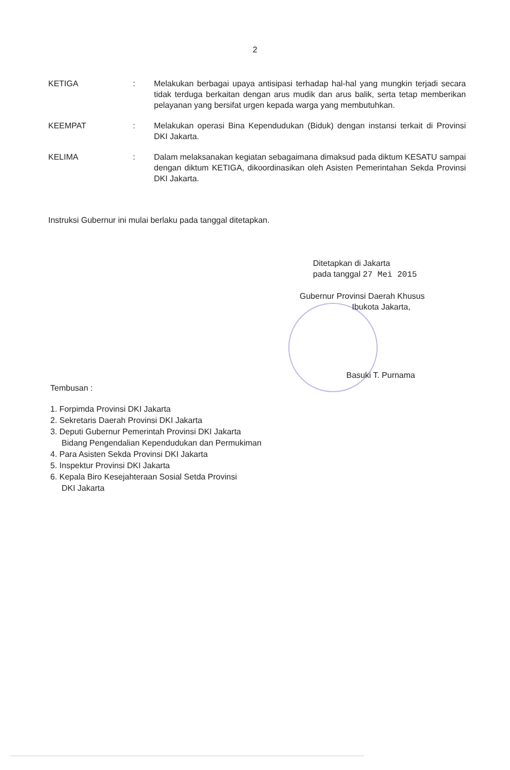2
KETIGA : Melakukan berbagai upaya antisipasi terhadap hal-hal yang mungkin terjadi secara tidak terduga berkaitan dengan arus mudik dan arus balik, serta tetap memberikan pelayanan yang bersifat urgen kepada warga yang membutuhkan.
KEEMPAT : Melakukan operasi Bina Kependudukan (Biduk) dengan instansi terkait di Provinsi DKI Jakarta.
KELIMA : Dalam melaksanakan kegiatan sebagaimana dimaksud pada diktum KESATU sampai dengan diktum KETIGA, dikoordinasikan oleh Asisten Pemerintahan Sekda Provinsi DKI Jakarta.
Instruksi Gubernur ini mulai berlaku pada tanggal ditetapkan.
Ditetapkan di Jakarta
pada tanggal 27 Mei 2015
Gubernur Provinsi Daerah Khusus
Ibukota Jakarta,
Basuki T. Purnama
Tembusan :
1. Forpimda Provinsi DKI Jakarta
2. Sekretaris Daerah Provinsi DKI Jakarta
3. Deputi Gubernur Pemerintah Provinsi DKI Jakarta
Bidang Pengendalian Kependudukan dan Permukiman
4. Para Asisten Sekda Provinsi DKI Jakarta
5. Inspektur Provinsi DKI Jakarta
6. Kepala Biro Kesejahteraan Sosial Setda Provinsi
DKI Jakarta